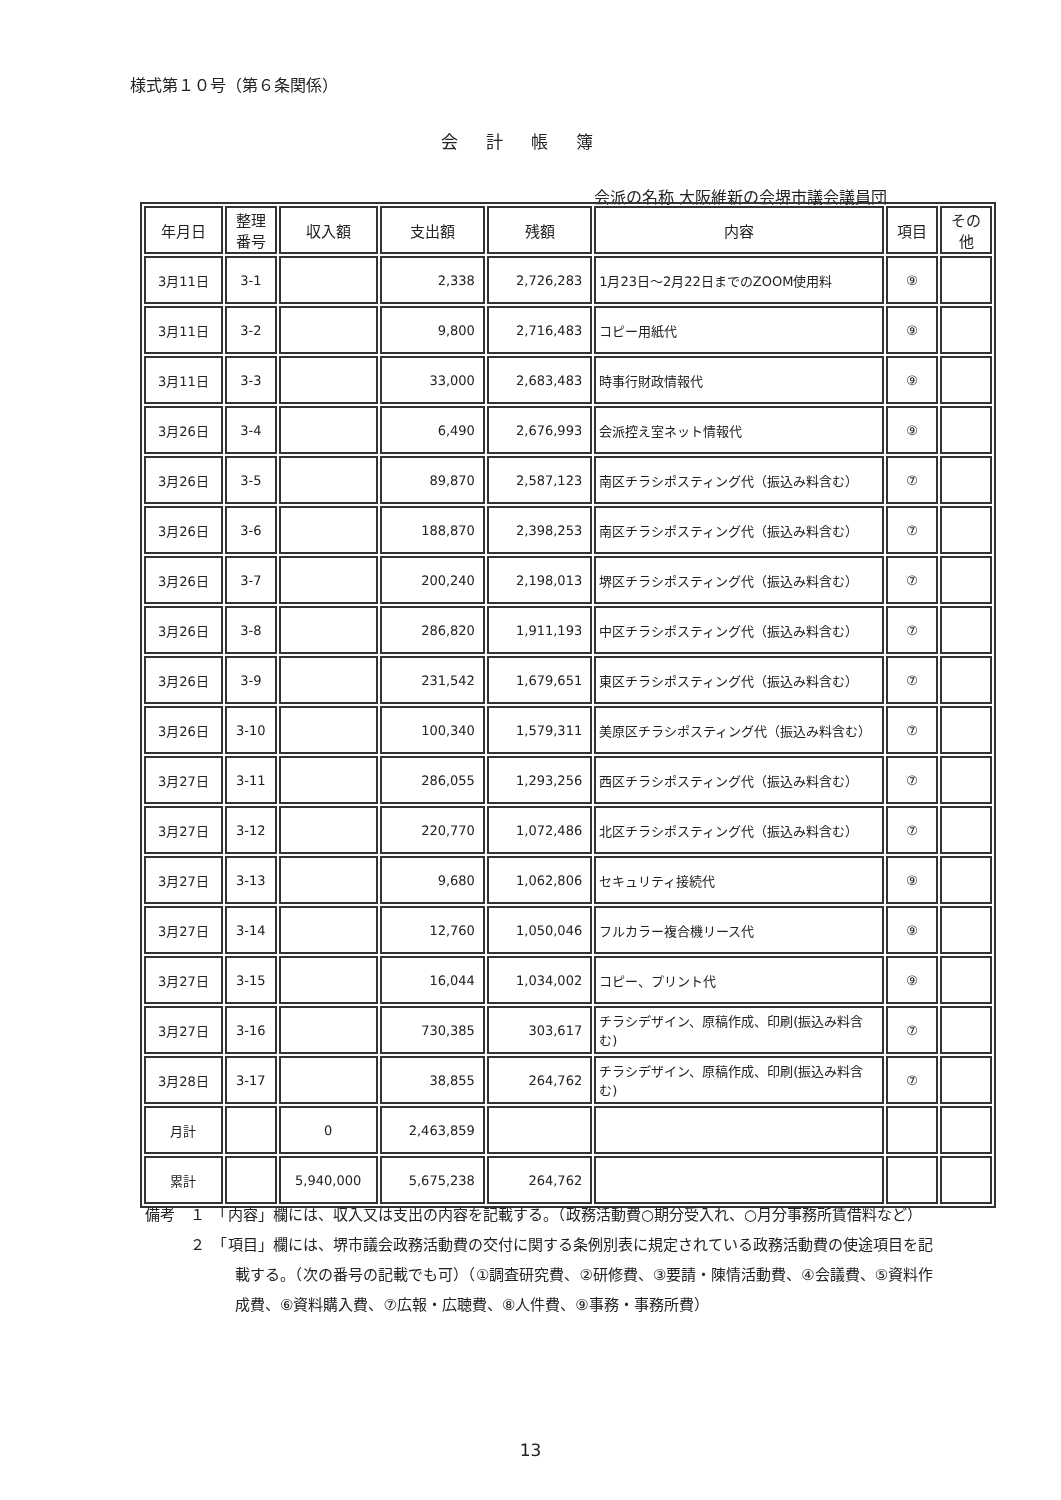様式第１０号（第６条関係）
会計帳簿
会派の名称 大阪維新の会堺市議会議員団
| 年月日 | 整理 番号 | 収入額 | 支出額 | 残額 | 内容 | 項目 | その 他 |
| --- | --- | --- | --- | --- | --- | --- | --- |
| 3月11日 | 3-1 | | 2,338 | 2,726,283 | 1月23日～2月22日までのZOOM使用料 | ⑨ | |
| 3月11日 | 3-2 | | 9,800 | 2,716,483 | コピー用紙代 | ⑨ | |
| 3月11日 | 3-3 | | 33,000 | 2,683,483 | 時事行財政情報代 | ⑨ | |
| 3月26日 | 3-4 | | 6,490 | 2,676,993 | 会派控え室ネット情報代 | ⑨ | |
| 3月26日 | 3-5 | | 89,870 | 2,587,123 | 南区チラシポスティング代（振込み料含む） | ⑦ | |
| 3月26日 | 3-6 | | 188,870 | 2,398,253 | 南区チラシポスティング代（振込み料含む） | ⑦ | |
| 3月26日 | 3-7 | | 200,240 | 2,198,013 | 堺区チラシポスティング代（振込み料含む） | ⑦ | |
| 3月26日 | 3-8 | | 286,820 | 1,911,193 | 中区チラシポスティング代（振込み料含む） | ⑦ | |
| 3月26日 | 3-9 | | 231,542 | 1,679,651 | 東区チラシポスティング代（振込み料含む） | ⑦ | |
| 3月26日 | 3-10 | | 100,340 | 1,579,311 | 美原区チラシポスティング代（振込み料含む） | ⑦ | |
| 3月27日 | 3-11 | | 286,055 | 1,293,256 | 西区チラシポスティング代（振込み料含む） | ⑦ | |
| 3月27日 | 3-12 | | 220,770 | 1,072,486 | 北区チラシポスティング代（振込み料含む） | ⑦ | |
| 3月27日 | 3-13 | | 9,680 | 1,062,806 | セキュリティ接続代 | ⑨ | |
| 3月27日 | 3-14 | | 12,760 | 1,050,046 | フルカラー複合機リース代 | ⑨ | |
| 3月27日 | 3-15 | | 16,044 | 1,034,002 | コピー、プリント代 | ⑨ | |
| 3月27日 | 3-16 | | 730,385 | 303,617 | チラシデザイン、原稿作成、印刷(振込み料含む) | ⑦ | |
| 3月28日 | 3-17 | | 38,855 | 264,762 | チラシデザイン、原稿作成、印刷(振込み料含む) | ⑦ | |
| 月計 | | 0 | 2,463,859 | | | | |
| 累計 | | 5,940,000 | 5,675,238 | 264,762 | | | |
備考　１　「内容」欄には、収入又は支出の内容を記載する。（政務活動費○期分受入れ、○月分事務所賃借料など）
　　　２　「項目」欄には、堺市議会政務活動費の交付に関する条例別表に規定されている政務活動費の使途項目を記載する。（次の番号の記載でも可）（①調査研究費、②研修費、③要請・陳情活動費、④会議費、⑤資料作成費、⑥資料購入費、⑦広報・広聴費、⑧人件費、⑨事務・事務所費）
13